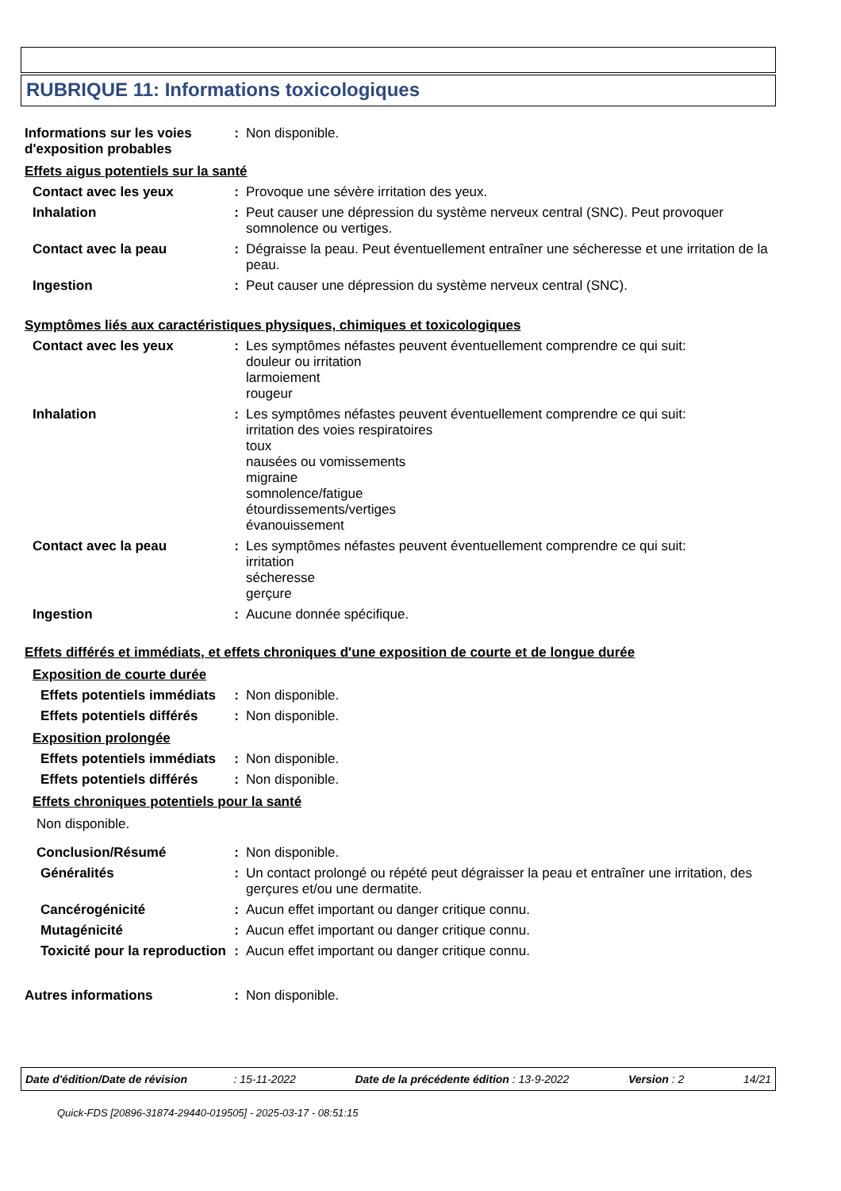RUBRIQUE 11: Informations toxicologiques
Informations sur les voies d'exposition probables
: Non disponible.
Effets aigus potentiels sur la santé
Contact avec les yeux : Provoque une sévère irritation des yeux.
Inhalation : Peut causer une dépression du système nerveux central (SNC). Peut provoquer somnolence ou vertiges.
Contact avec la peau : Dégraisse la peau. Peut éventuellement entraîner une sécheresse et une irritation de la peau.
Ingestion : Peut causer une dépression du système nerveux central (SNC).
Symptômes liés aux caractéristiques physiques, chimiques et toxicologiques
Contact avec les yeux : Les symptômes néfastes peuvent éventuellement comprendre ce qui suit:
douleur ou irritation
larmoiement
rougeur
Inhalation : Les symptômes néfastes peuvent éventuellement comprendre ce qui suit:
irritation des voies respiratoires
toux
nausées ou vomissements
migraine
somnolence/fatigue
étourdissements/vertiges
évanouissement
Contact avec la peau : Les symptômes néfastes peuvent éventuellement comprendre ce qui suit:
irritation
sécheresse
gerçure
Ingestion : Aucune donnée spécifique.
Effets différés et immédiats, et effets chroniques d'une exposition de courte et de longue durée
Exposition de courte durée
Effets potentiels immédiats
: Non disponible.
Effets potentiels différés
: Non disponible.
Exposition prolongée
Effets potentiels immédiats
: Non disponible.
Effets potentiels différés
: Non disponible.
Effets chroniques potentiels pour la santé
Non disponible.
Conclusion/Résumé : Non disponible.
Généralités : Un contact prolongé ou répété peut dégraisser la peau et entraîner une irritation, des gerçures et/ou une dermatite.
Cancérogénicité : Aucun effet important ou danger critique connu.
Mutagénicité : Aucun effet important ou danger critique connu.
Toxicité pour la reproduction
: Aucun effet important ou danger critique connu.
Autres informations : Non disponible.
Date d'édition/Date de révision : 15-11-2022 Date de la précédente édition : 13-9-2022 Version : 2 14/21
Quick-FDS [20896-31874-29440-019505] - 2025-03-17 - 08:51:15